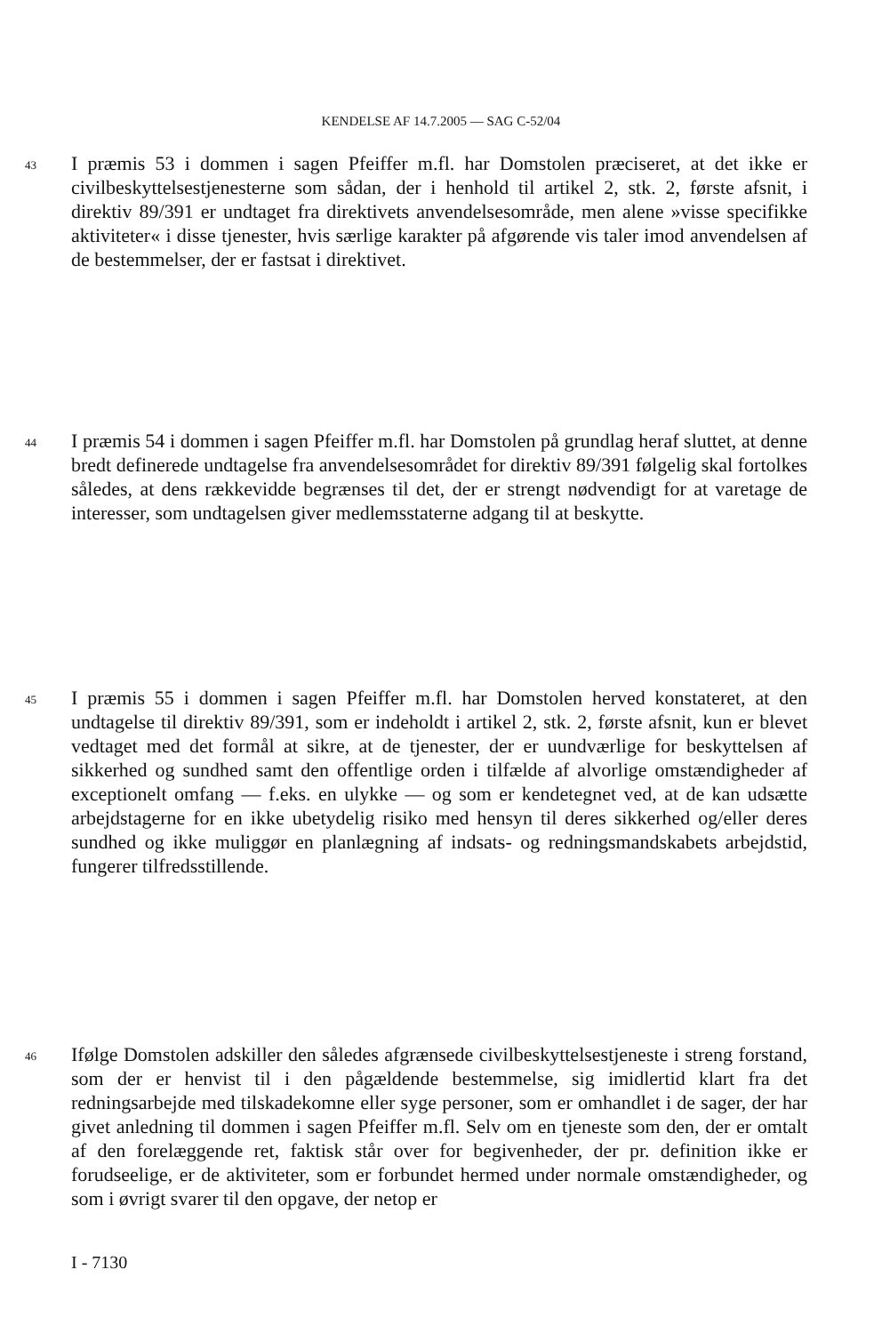KENDELSE AF 14.7.2005 — SAG C-52/04
43
I præmis 53 i dommen i sagen Pfeiffer m.fl. har Domstolen præciseret, at det ikke er civilbeskyttelsestjenesterne som sådan, der i henhold til artikel 2, stk. 2, første afsnit, i direktiv 89/391 er undtaget fra direktivets anvendelsesområde, men alene »visse specifikke aktiviteter« i disse tjenester, hvis særlige karakter på afgørende vis taler imod anvendelsen af de bestemmelser, der er fastsat i direktivet.
44
I præmis 54 i dommen i sagen Pfeiffer m.fl. har Domstolen på grundlag heraf sluttet, at denne bredt definerede undtagelse fra anvendelsesområdet for direktiv 89/391 følgelig skal fortolkes således, at dens rækkevidde begrænses til det, der er strengt nødvendigt for at varetage de interesser, som undtagelsen giver medlemsstaterne adgang til at beskytte.
45
I præmis 55 i dommen i sagen Pfeiffer m.fl. har Domstolen herved konstateret, at den undtagelse til direktiv 89/391, som er indeholdt i artikel 2, stk. 2, første afsnit, kun er blevet vedtaget med det formål at sikre, at de tjenester, der er uundværlige for beskyttelsen af sikkerhed og sundhed samt den offentlige orden i tilfælde af alvorlige omstændigheder af exceptionelt omfang — f.eks. en ulykke — og som er kendetegnet ved, at de kan udsætte arbejdstagerne for en ikke ubetydelig risiko med hensyn til deres sikkerhed og/eller deres sundhed og ikke muliggør en planlægning af indsats- og redningsmandskabets arbejdstid, fungerer tilfredsstillende.
46
Ifølge Domstolen adskiller den således afgrænsede civilbeskyttelsestjeneste i streng forstand, som der er henvist til i den pågældende bestemmelse, sig imidlertid klart fra det redningsarbejde med tilskadekomne eller syge personer, som er omhandlet i de sager, der har givet anledning til dommen i sagen Pfeiffer m.fl. Selv om en tjeneste som den, der er omtalt af den forelæggende ret, faktisk står over for begivenheder, der pr. definition ikke er forudseelige, er de aktiviteter, som er forbundet hermed under normale omstændigheder, og som i øvrigt svarer til den opgave, der netop er
I - 7130